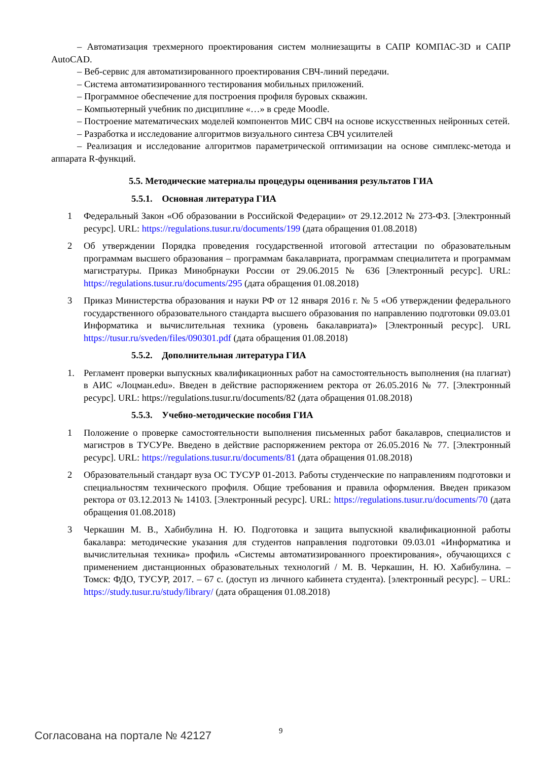– Автоматизация трехмерного проектирования систем молниезащиты в САПР КОМПАС-3D и САПР AutoCAD.
– Веб-сервис для автоматизированного проектирования СВЧ-линий передачи.
– Система автоматизированного тестирования мобильных приложений.
– Программное обеспечение для построения профиля буровых скважин.
– Компьютерный учебник по дисциплине «…» в среде Moodle.
– Построение математических моделей компонентов МИС СВЧ на основе искусственных нейронных сетей.
– Разработка и исследование алгоритмов визуального синтеза СВЧ усилителей
– Реализация и исследование алгоритмов параметрической оптимизации на основе симплекс-метода и аппарата R-функций.
5.5. Методические материалы процедуры оценивания результатов ГИА
5.5.1. Основная литература ГИА
1 Федеральный Закон «Об образовании в Российской Федерации» от 29.12.2012 № 273-ФЗ. [Электронный ресурс]. URL: https://regulations.tusur.ru/documents/199 (дата обращения 01.08.2018)
2 Об утверждении Порядка проведения государственной итоговой аттестации по образовательным программам высшего образования – программам бакалавриата, программам специалитета и программам магистратуры. Приказ Минобрнауки России от 29.06.2015 № 636 [Электронный ресурс]. URL: https://regulations.tusur.ru/documents/295 (дата обращения 01.08.2018)
3 Приказ Министерства образования и науки РФ от 12 января 2016 г. № 5 «Об утверждении федерального государственного образовательного стандарта высшего образования по направлению подготовки 09.03.01 Информатика и вычислительная техника (уровень бакалавриата)» [Электронный ресурс]. URL https://tusur.ru/sveden/files/090301.pdf (дата обращения 01.08.2018)
5.5.2. Дополнительная литература ГИА
1. Регламент проверки выпускных квалификационных работ на самостоятельность выполнения (на плагиат) в АИС «Лоцман.edu». Введен в действие распоряжением ректора от 26.05.2016 № 77. [Электронный ресурс]. URL: https://regulations.tusur.ru/documents/82 (дата обращения 01.08.2018)
5.5.3. Учебно-методические пособия ГИА
1 Положение о проверке самостоятельности выполнения письменных работ бакалавров, специалистов и магистров в ТУСУРе. Введено в действие распоряжением ректора от 26.05.2016 № 77. [Электронный ресурс]. URL: https://regulations.tusur.ru/documents/81 (дата обращения 01.08.2018)
2 Образовательный стандарт вуза ОС ТУСУР 01-2013. Работы студенческие по направлениям подготовки и специальностям технического профиля. Общие требования и правила оформления. Введен приказом ректора от 03.12.2013 № 14103. [Электронный ресурс]. URL: https://regulations.tusur.ru/documents/70 (дата обращения 01.08.2018)
3 Черкашин М. В., Хабибулина Н. Ю. Подготовка и защита выпускной квалификационной работы бакалавра: методические указания для студентов направления подготовки 09.03.01 «Информатика и вычислительная техника» профиль «Системы автоматизированного проектирования», обучающихся с применением дистанционных образовательных технологий / М. В. Черкашин, Н. Ю. Хабибулина. – Томск: ФДО, ТУСУР, 2017. – 67 с. (доступ из личного кабинета студента). [электронный ресурс]. – URL: https://study.tusur.ru/study/library/ (дата обращения 01.08.2018)
9
Согласована на портале № 42127